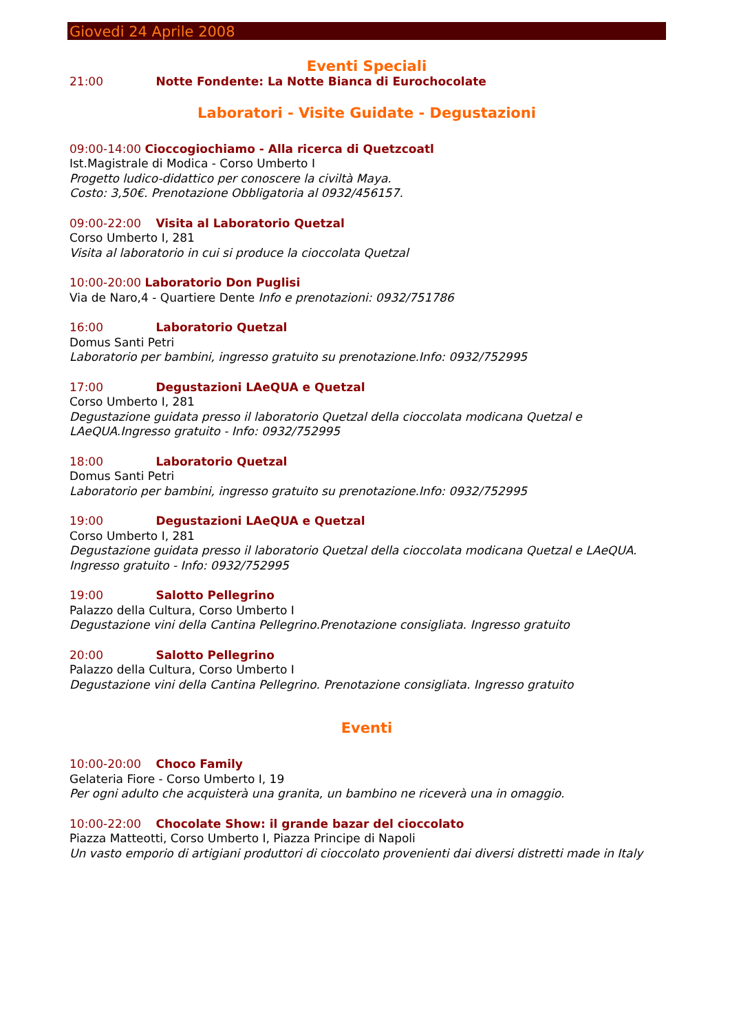Giovedi 24 Aprile 2008
Eventi Speciali
21:00 Notte Fondente: La Notte Bianca di Eurochocolate
Laboratori - Visite Guidate - Degustazioni
09:00-14:00 Cioccogiochiamo - Alla ricerca di Quetzcoatl
Ist.Magistrale di Modica - Corso Umberto I
Progetto ludico-didattico per conoscere la civiltà Maya.
Costo: 3,50€. Prenotazione Obbligatoria al 0932/456157.
09:00-22:00 Visita al Laboratorio Quetzal
Corso Umberto I, 281
Visita al laboratorio in cui si produce la cioccolata Quetzal
10:00-20:00 Laboratorio Don Puglisi
Via de Naro,4 - Quartiere Dente Info e prenotazioni: 0932/751786
16:00 Laboratorio Quetzal
Domus Santi Petri
Laboratorio per bambini, ingresso gratuito su prenotazione.Info: 0932/752995
17:00 Degustazioni LAeQUA e Quetzal
Corso Umberto I, 281
Degustazione guidata presso il laboratorio Quetzal della cioccolata modicana Quetzal e LAeQUA.Ingresso gratuito - Info: 0932/752995
18:00 Laboratorio Quetzal
Domus Santi Petri
Laboratorio per bambini, ingresso gratuito su prenotazione.Info: 0932/752995
19:00 Degustazioni LAeQUA e Quetzal
Corso Umberto I, 281
Degustazione guidata presso il laboratorio Quetzal della cioccolata modicana Quetzal e LAeQUA. Ingresso gratuito - Info: 0932/752995
19:00 Salotto Pellegrino
Palazzo della Cultura, Corso Umberto I
Degustazione vini della Cantina Pellegrino.Prenotazione consigliata. Ingresso gratuito
20:00 Salotto Pellegrino
Palazzo della Cultura, Corso Umberto I
Degustazione vini della Cantina Pellegrino. Prenotazione consigliata. Ingresso gratuito
Eventi
10:00-20:00 Choco Family
Gelateria Fiore - Corso Umberto I, 19
Per ogni adulto che acquisterà una granita, un bambino ne riceverà una in omaggio.
10:00-22:00 Chocolate Show: il grande bazar del cioccolato
Piazza Matteotti, Corso Umberto I, Piazza Principe di Napoli
Un vasto emporio di artigiani produttori di cioccolato provenienti dai diversi distretti made in Italy